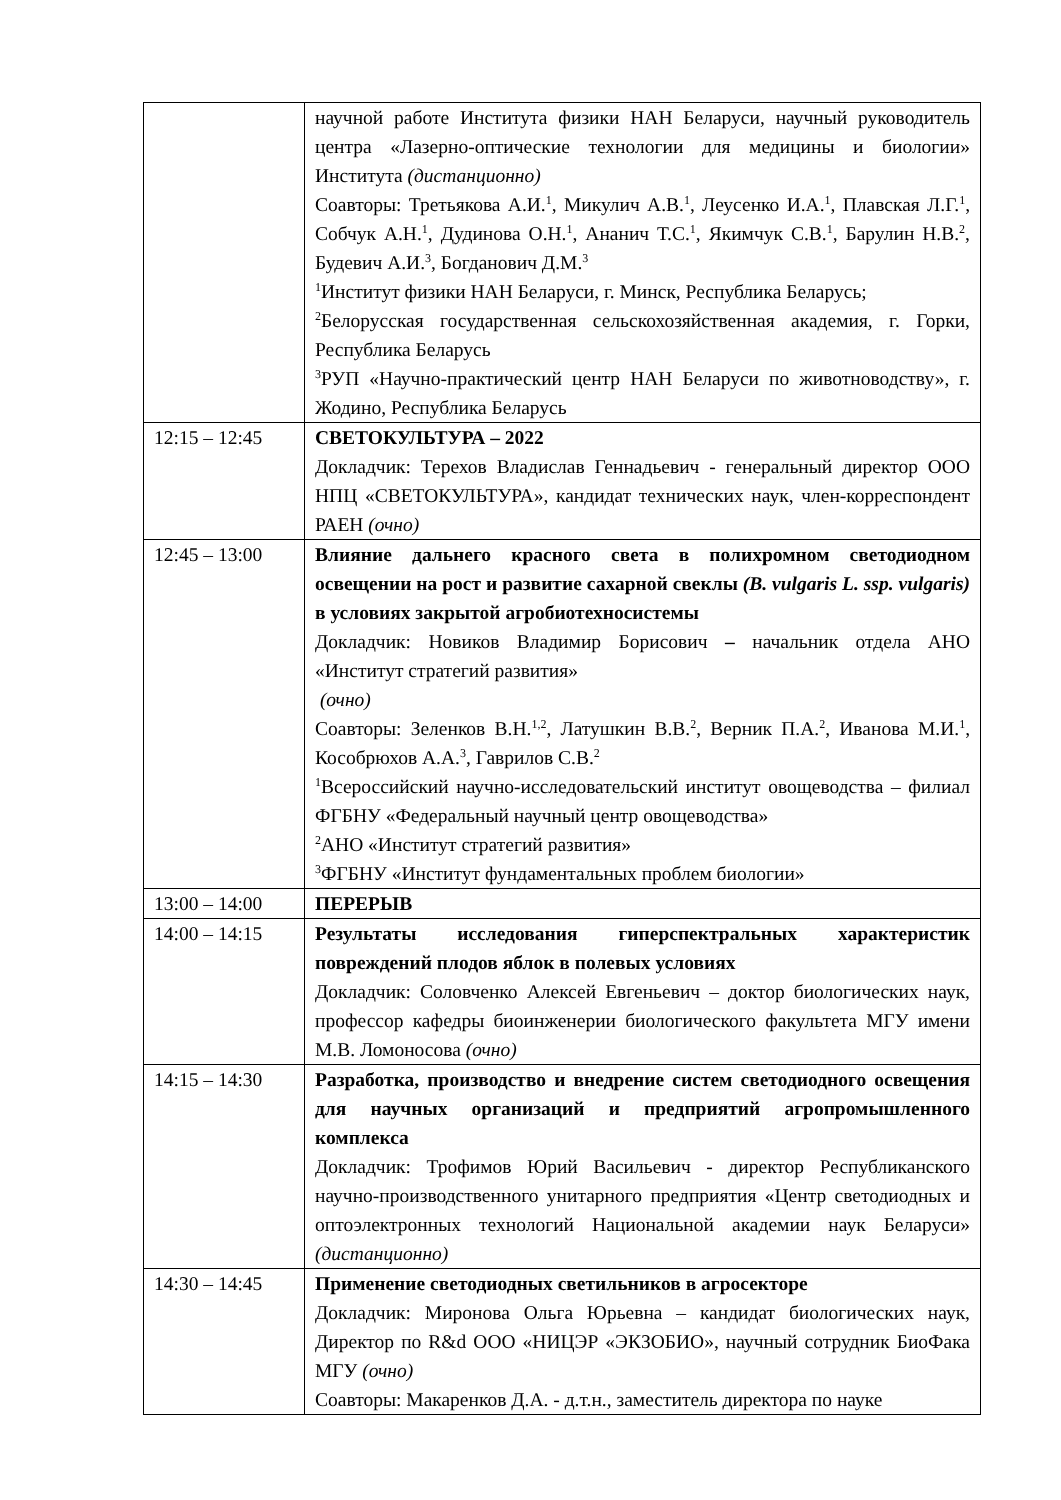| | научной работе Института физики НАН Беларуси, научный руководитель центра «Лазерно-оптические технологии для медицины и биологии» Института (дистанционно) Соавторы: Третьякова А.И.<sup>1</sup>, Микулич А.В.<sup>1</sup>, Леусенко И.А.<sup>1</sup>, Плавская Л.Г.<sup>1</sup>, Собчук А.Н.<sup>1</sup>, Дудинова О.Н.<sup>1</sup>, Ананич Т.С.<sup>1</sup>, Якимчук С.В.<sup>1</sup>, Барулин Н.В.<sup>2</sup>, Будевич А.И.<sup>3</sup>, Богданович Д.М.<sup>3</sup> <sup>1</sup> Институт физики НАН Беларуси, г. Минск, Республика Беларусь; <sup>2</sup> Белорусская государственная сельскохозяйственная академия, г. Горки, Республика Беларусь <sup>3</sup> РУП «Научно-практический центр НАН Беларуси по животноводству», г. Жодино, Республика Беларусь |
| 12:15 – 12:45 | СВЕТОКУЛЬТУРА – 2022 Докладчик: Терехов Владислав Геннадьевич - генеральный директор ООО НПЦ «СВЕТОКУЛЬТУРА», кандидат технических наук, член-корреспондент РАЕН (очно) |
| 12:45 – 13:00 | Влияние дальнего красного света в полихромном светодиодном освещении на рост и развитие сахарной свеклы (B. vulgaris L. ssp. vulgaris) в условиях закрытой агробиотехносистемы Докладчик: Новиков Владимир Борисович – начальник отдела АНО «Институт стратегий развития» (очно) Соавторы: Зеленков В.Н.<sup>1,2</sup>, Латушкин В.В.<sup>2</sup>, Верник П.А.<sup>2</sup>, Иванова М.И.<sup>1</sup>, Кособрюхов А.А.<sup>3</sup>, Гаврилов С.В.<sup>2</sup> <sup>1</sup> Всероссийский научно-исследовательский институт овощеводства – филиал ФГБНУ «Федеральный научный центр овощеводства» <sup>2</sup> АНО «Институт стратегий развития» <sup>3</sup> ФГБНУ «Институт фундаментальных проблем биологии» |
| 13:00 – 14:00 | ПЕРЕРЫВ |
| 14:00 – 14:15 | Результаты исследования гиперспектральных характеристик повреждений плодов яблок в полевых условиях Докладчик: Соловченко Алексей Евгеньевич – доктор биологических наук, профессор кафедры биоинженерии биологического факультета МГУ имени М.В. Ломоносова (очно) |
| 14:15 – 14:30 | Разработка, производство и внедрение систем светодиодного освещения для научных организаций и предприятий агропромышленного комплекса Докладчик: Трофимов Юрий Васильевич - директор Республиканского научно-производственного унитарного предприятия «Центр светодиодных и оптоэлектронных технологий Национальной академии наук Беларуси» (дистанционно) |
| 14:30 – 14:45 | Применение светодиодных светильников в агросекторе Докладчик: Миронова Ольга Юрьевна – кандидат биологических наук, Директор по R&d ООО «НИЦЭР «ЭКЗОБИО», научный сотрудник БиоФака МГУ (очно) Соавторы: Макаренков Д.А. - д.т.н., заместитель директора по науке |